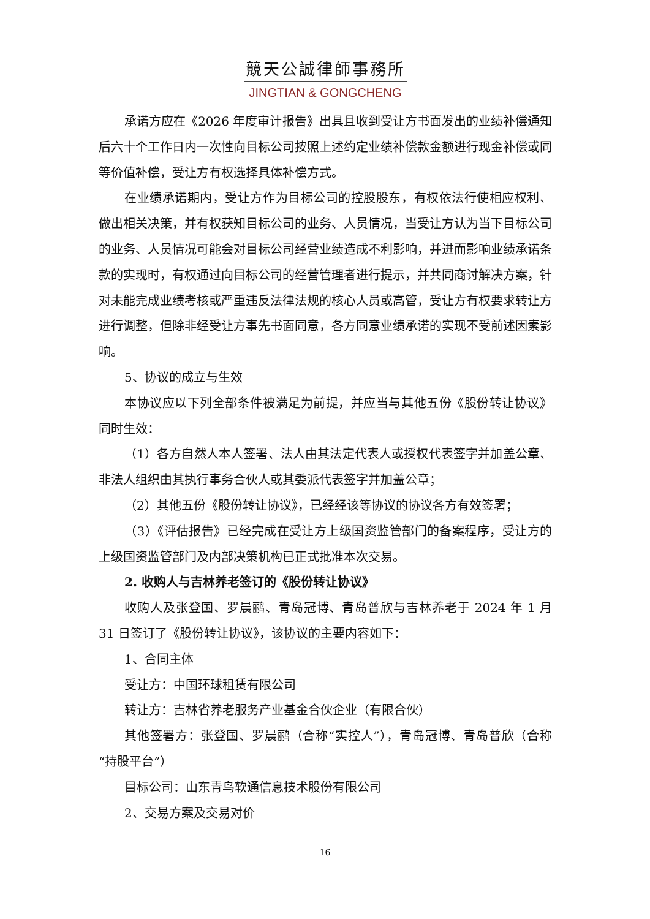競天公誠律師事務所
JINGTIAN & GONGCHENG
承诺方应在《2026 年度审计报告》出具且收到受让方书面发出的业绩补偿通知后六十个工作日内一次性向目标公司按照上述约定业绩补偿款金额进行现金补偿或同等价值补偿，受让方有权选择具体补偿方式。
在业绩承诺期内，受让方作为目标公司的控股股东，有权依法行使相应权利、做出相关决策，并有权获知目标公司的业务、人员情况，当受让方认为当下目标公司的业务、人员情况可能会对目标公司经营业绩造成不利影响，并进而影响业绩承诺条款的实现时，有权通过向目标公司的经营管理者进行提示，并共同商讨解决方案，针对未能完成业绩考核或严重违反法律法规的核心人员或高管，受让方有权要求转让方进行调整，但除非经受让方事先书面同意，各方同意业绩承诺的实现不受前述因素影响。
5、协议的成立与生效
本协议应以下列全部条件被满足为前提，并应当与其他五份《股份转让协议》同时生效：
（1）各方自然人本人签署、法人由其法定代表人或授权代表签字并加盖公章、非法人组织由其执行事务合伙人或其委派代表签字并加盖公章；
（2）其他五份《股份转让协议》，已经经该等协议的协议各方有效签署；
（3）《评估报告》已经完成在受让方上级国资监管部门的备案程序，受让方的上级国资监管部门及内部决策机构已正式批准本次交易。
2. 收购人与吉林养老签订的《股份转让协议》
收购人及张登国、罗晨鹂、青岛冠博、青岛普欣与吉林养老于 2024 年 1 月 31 日签订了《股份转让协议》，该协议的主要内容如下：
1、合同主体
受让方：中国环球租赁有限公司
转让方：吉林省养老服务产业基金合伙企业（有限合伙）
其他签署方：张登国、罗晨鹂（合称“实控人”），青岛冠博、青岛普欣（合称“持股平台”）
目标公司：山东青鸟软通信息技术股份有限公司
2、交易方案及交易对价
16